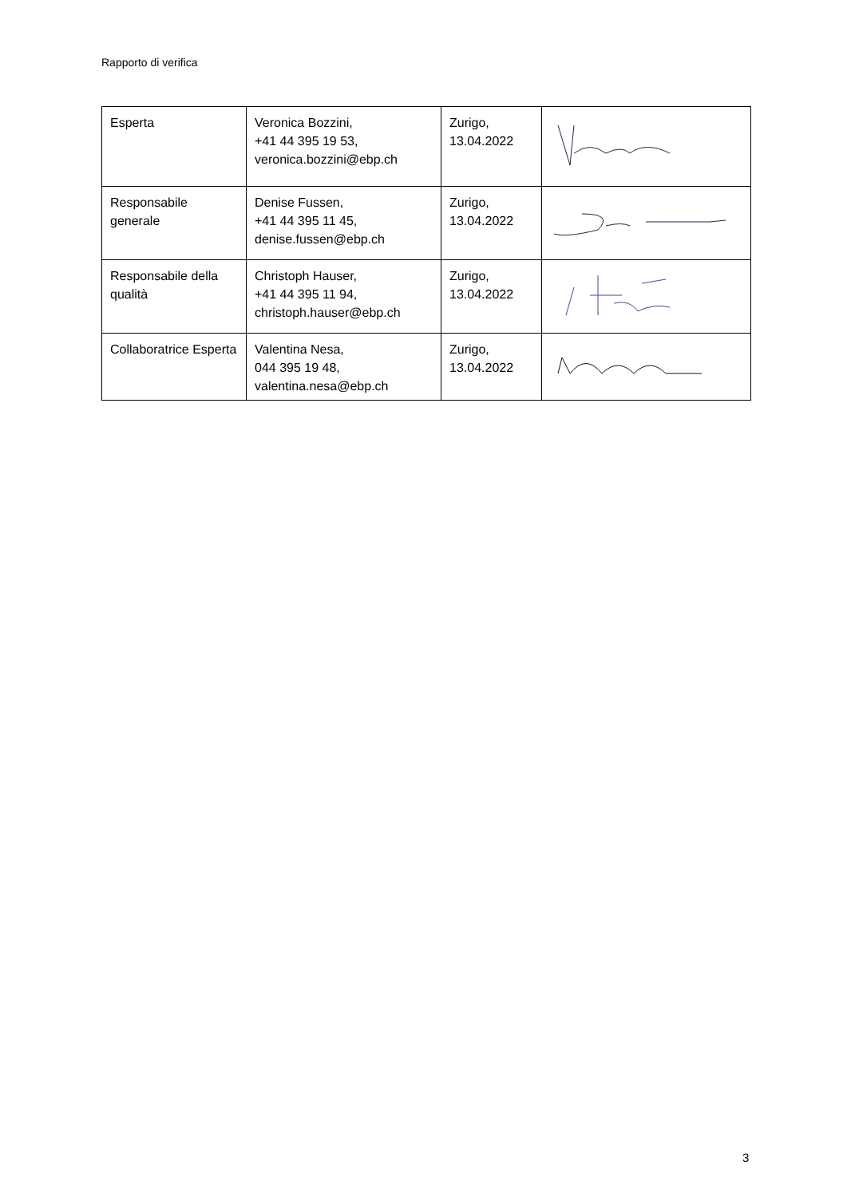Rapporto di verifica
| Esperta | Veronica Bozzini, +41 44 395 19 53, veronica.bozzini@ebp.ch | Zurigo, 13.04.2022 | |
| Responsabile generale | Denise Fussen, +41 44 395 11 45, denise.fussen@ebp.ch | Zurigo, 13.04.2022 | |
| Responsabile della qualità | Christoph Hauser, +41 44 395 11 94, christoph.hauser@ebp.ch | Zurigo, 13.04.2022 | |
| Collaboratrice Esperta | Valentina Nesa, 044 395 19 48, valentina.nesa@ebp.ch | Zurigo, 13.04.2022 | |
3